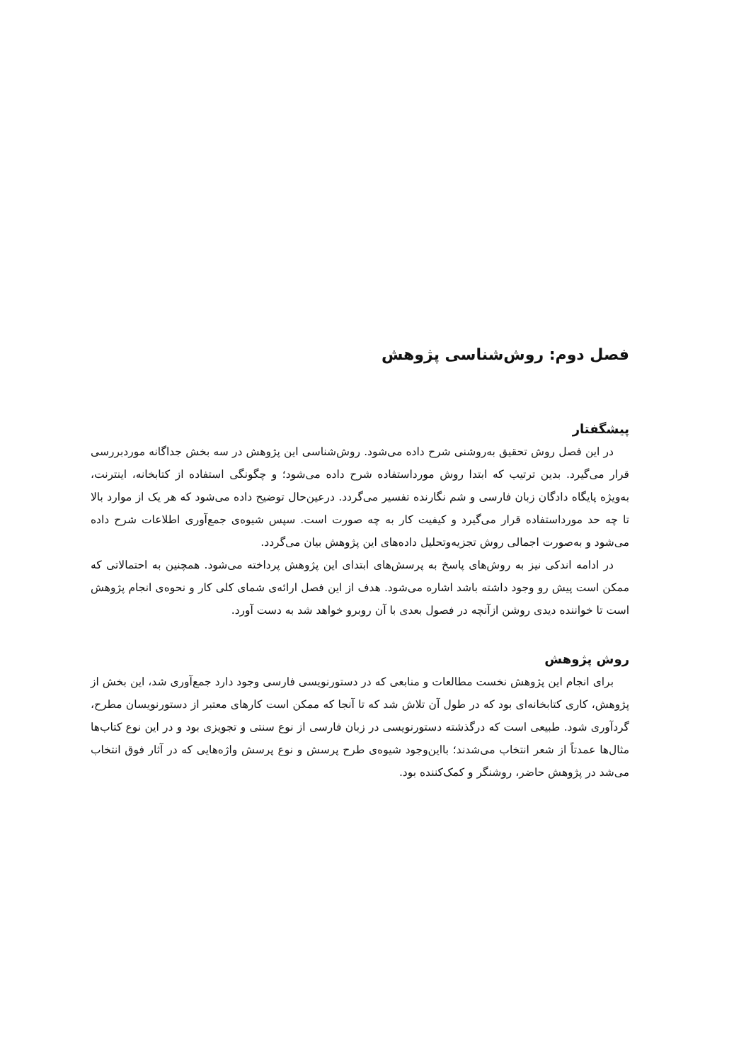فصل دوم: روش‌شناسی پژوهش
پیشگفتار
در این فصل روش تحقیق به‌روشنی شرح داده می‌شود. روش‌شناسی این پژوهش در سه بخش جداگانه موردبررسی قرار می‌گیرد. بدین ترتیب که ابتدا روش مورداستفاده شرح داده می‌شود؛ و چگونگی استفاده از کتابخانه، اینترنت، به‌ویژه پایگاه دادگان زبان فارسی و شم نگارنده تفسیر می‌گردد. درعین‌حال توضیح داده می‌شود که هر یک از موارد بالا تا چه حد مورداستفاده قرار می‌گیرد و کیفیت کار به چه صورت است. سپس شیوه‌ی جمع‌آوری اطلاعات شرح داده می‌شود و به‌صورت اجمالی روش تجزیه‌وتحلیل داده‌های این پژوهش بیان می‌گردد.
در ادامه اندکی نیز به روش‌های پاسخ به پرسش‌های ابتدای این پژوهش پرداخته می‌شود. همچنین به احتمالاتی که ممکن است پیش رو وجود داشته باشد اشاره می‌شود. هدف از این فصل ارائه‌ی شمای کلی کار و نحوه‌ی انجام پژوهش است تا خواننده دیدی روشن ازآنچه در فصول بعدی با آن روبرو خواهد شد به دست آورد.
روش پژوهش
برای انجام این پژوهش نخست مطالعات و منابعی که در دستورنویسی فارسی وجود دارد جمع‌آوری شد، این بخش از پژوهش، کاری کتابخانه‌ای بود که در طول آن تلاش شد که تا آنجا که ممکن است کارهای معتبر از دستورنویسان مطرح، گردآوری شود. طبیعی است که درگذشته دستورنویسی در زبان فارسی از نوع سنتی و تجویزی بود و در این نوع کتاب‌ها مثال‌ها عمدتاً از شعر انتخاب می‌شدند؛ بااین‌وجود شیوه‌ی طرح پرسش و نوع پرسش واژه‌هایی که در آثار فوق انتخاب می‌شد در پژوهش حاضر، روشنگر و کمک‌کننده بود.